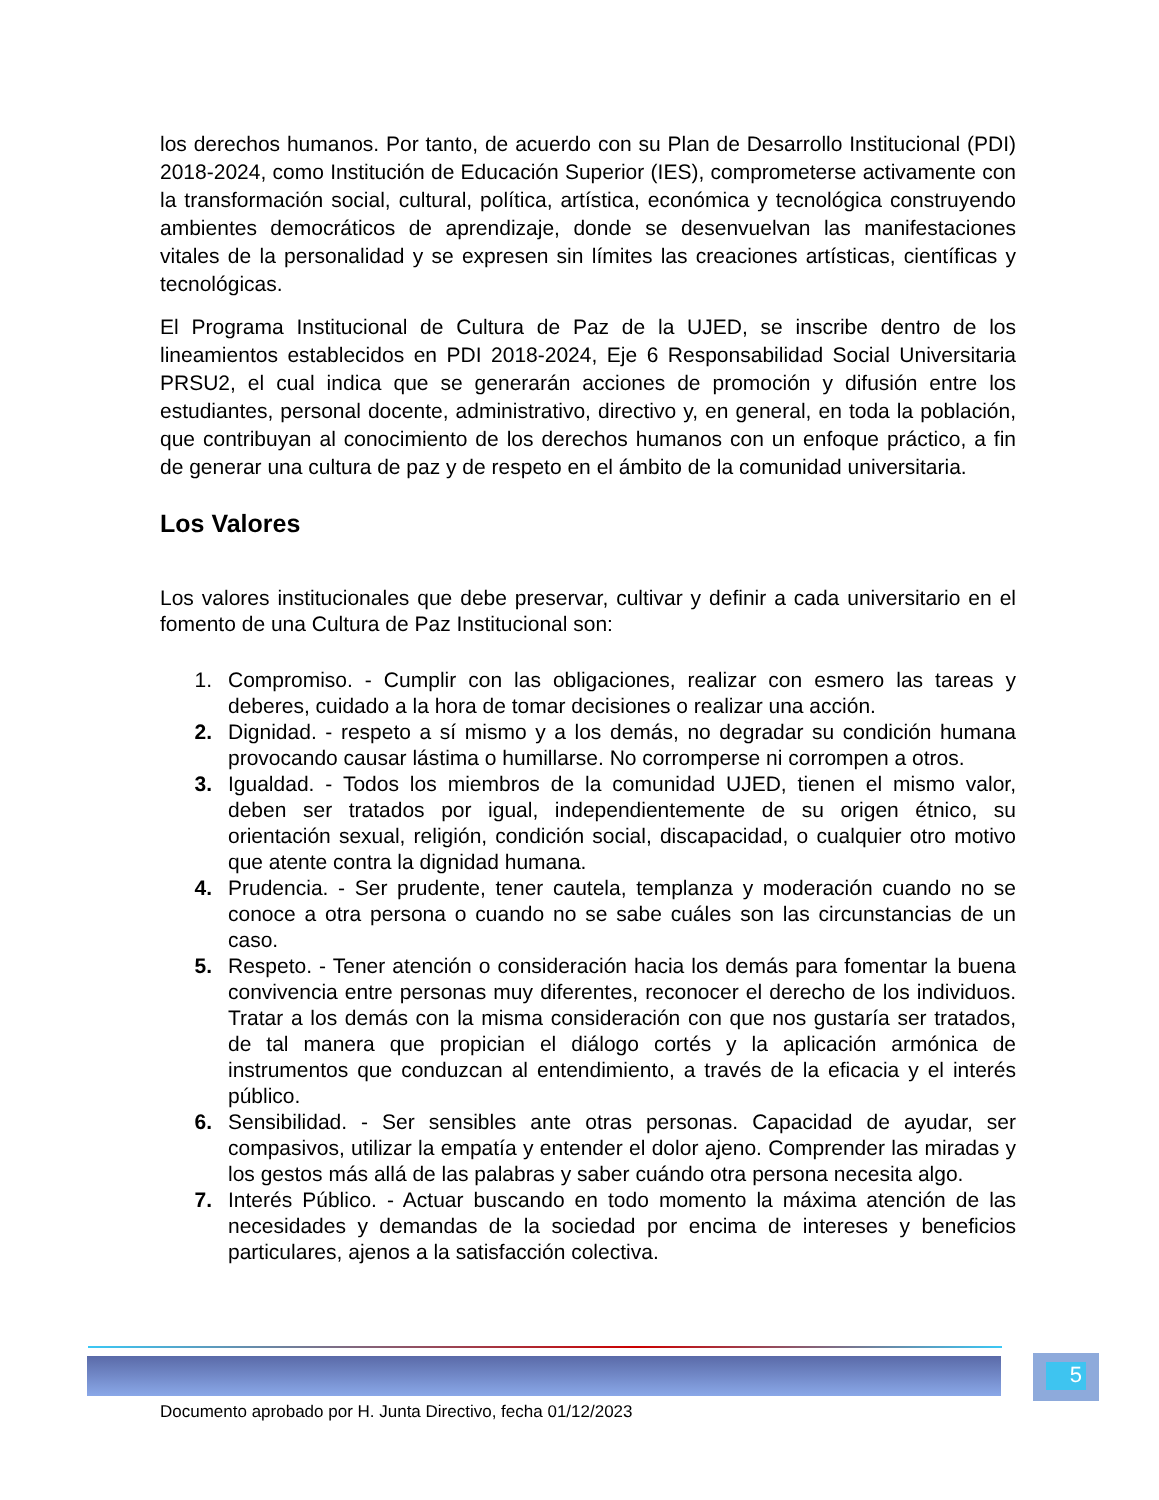los derechos humanos. Por tanto, de acuerdo con su Plan de Desarrollo Institucional (PDI) 2018-2024, como Institución de Educación Superior (IES), comprometerse activamente con la transformación social, cultural, política, artística, económica y tecnológica construyendo ambientes democráticos de aprendizaje, donde se desenvuelvan las manifestaciones vitales de la personalidad y se expresen sin límites las creaciones artísticas, científicas y tecnológicas.
El Programa Institucional de Cultura de Paz de la UJED, se inscribe dentro de los lineamientos establecidos en PDI 2018-2024, Eje 6 Responsabilidad Social Universitaria PRSU2, el cual indica que se generarán acciones de promoción y difusión entre los estudiantes, personal docente, administrativo, directivo y, en general, en toda la población, que contribuyan al conocimiento de los derechos humanos con un enfoque práctico, a fin de generar una cultura de paz y de respeto en el ámbito de la comunidad universitaria.
Los Valores
Los valores institucionales que debe preservar, cultivar y definir a cada universitario en el fomento de una Cultura de Paz Institucional son:
1. Compromiso. - Cumplir con las obligaciones, realizar con esmero las tareas y deberes, cuidado a la hora de tomar decisiones o realizar una acción.
2. Dignidad. - respeto a sí mismo y a los demás, no degradar su condición humana provocando causar lástima o humillarse. No corromperse ni corrompen a otros.
3. Igualdad. - Todos los miembros de la comunidad UJED, tienen el mismo valor, deben ser tratados por igual, independientemente de su origen étnico, su orientación sexual, religión, condición social, discapacidad, o cualquier otro motivo que atente contra la dignidad humana.
4. Prudencia. - Ser prudente, tener cautela, templanza y moderación cuando no se conoce a otra persona o cuando no se sabe cuáles son las circunstancias de un caso.
5. Respeto. - Tener atención o consideración hacia los demás para fomentar la buena convivencia entre personas muy diferentes, reconocer el derecho de los individuos. Tratar a los demás con la misma consideración con que nos gustaría ser tratados, de tal manera que propician el diálogo cortés y la aplicación armónica de instrumentos que conduzcan al entendimiento, a través de la eficacia y el interés público.
6. Sensibilidad. - Ser sensibles ante otras personas. Capacidad de ayudar, ser compasivos, utilizar la empatía y entender el dolor ajeno. Comprender las miradas y los gestos más allá de las palabras y saber cuándo otra persona necesita algo.
7. Interés Público. - Actuar buscando en todo momento la máxima atención de las necesidades y demandas de la sociedad por encima de intereses y beneficios particulares, ajenos a la satisfacción colectiva.
5
Documento aprobado por H. Junta Directivo, fecha 01/12/2023